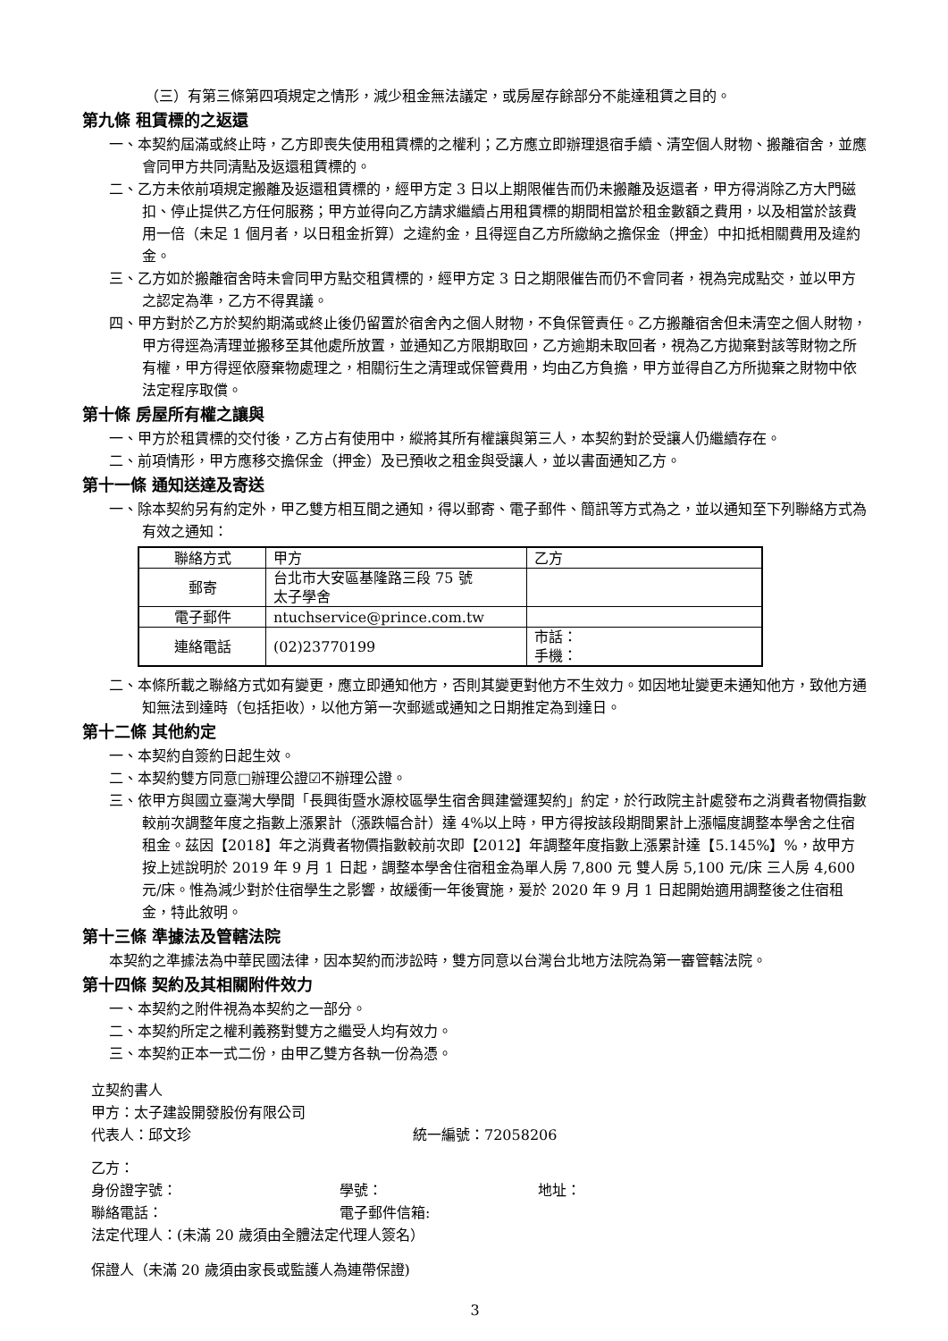（三）有第三條第四項規定之情形，減少租金無法議定，或房屋存餘部分不能達租賃之目的。
第九條 租賃標的之返還
一、本契約屆滿或終止時，乙方即喪失使用租賃標的之權利；乙方應立即辦理退宿手續、清空個人財物、搬離宿舍，並應會同甲方共同清點及返還租賃標的。
二、乙方未依前項規定搬離及返還租賃標的，經甲方定 3 日以上期限催告而仍未搬離及返還者，甲方得消除乙方大門磁扣、停止提供乙方任何服務；甲方並得向乙方請求繼續占用租賃標的期間相當於租金數額之費用，以及相當於該費用一倍（未足 1 個月者，以日租金折算）之違約金，且得逕自乙方所繳納之擔保金（押金）中扣抵相關費用及違約金。
三、乙方如於搬離宿舍時未會同甲方點交租賃標的，經甲方定 3 日之期限催告而仍不會同者，視為完成點交，並以甲方之認定為準，乙方不得異議。
四、甲方對於乙方於契約期滿或終止後仍留置於宿舍內之個人財物，不負保管責任。乙方搬離宿舍但未清空之個人財物，甲方得逕為清理並搬移至其他處所放置，並通知乙方限期取回，乙方逾期未取回者，視為乙方拋棄對該等財物之所有權，甲方得逕依廢棄物處理之，相關衍生之清理或保管費用，均由乙方負擔，甲方並得自乙方所拋棄之財物中依法定程序取償。
第十條 房屋所有權之讓與
一、甲方於租賃標的交付後，乙方占有使用中，縱將其所有權讓與第三人，本契約對於受讓人仍繼續存在。
二、前項情形，甲方應移交擔保金（押金）及已預收之租金與受讓人，並以書面通知乙方。
第十一條 通知送達及寄送
一、除本契約另有約定外，甲乙雙方相互間之通知，得以郵寄、電子郵件、簡訊等方式為之，並以通知至下列聯絡方式為有效之通知：
| 聯絡方式 | 甲方 | 乙方 |
| 郵寄 | 台北市大安區基隆路三段 75 號 太子學舍 | |
| 電子郵件 | ntuchservice@prince.com.tw | |
| 連絡電話 | (02)23770199 | 市話： 手機： |
二、本條所載之聯絡方式如有變更，應立即通知他方，否則其變更對他方不生效力。如因地址變更未通知他方，致他方通知無法到達時（包括拒收），以他方第一次郵遞或通知之日期推定為到達日。
第十二條 其他約定
一、本契約自簽約日起生效。
二、本契約雙方同意□辦理公證☑不辦理公證。
三、依甲方與國立臺灣大學間「長興街暨水源校區學生宿舍興建營運契約」約定，於行政院主計處發布之消費者物價指數較前次調整年度之指數上漲累計（漲跌幅合計）達 4%以上時，甲方得按該段期間累計上漲幅度調整本學舍之住宿租金。茲因【2018】年之消費者物價指數較前次即【2012】年調整年度指數上漲累計達【5.145%】%，故甲方按上述說明於 2019 年 9 月 1 日起，調整本學舍住宿租金為單人房 7,800 元 雙人房 5,100 元/床 三人房 4,600 元/床。惟為減少對於住宿學生之影響，故緩衝一年後實施，爰於 2020 年 9 月 1 日起開始適用調整後之住宿租金，特此敘明。
第十三條 準據法及管轄法院
本契約之準據法為中華民國法律，因本契約而涉訟時，雙方同意以台灣台北地方法院為第一審管轄法院。
第十四條 契約及其相關附件效力
一、本契約之附件視為本契約之一部分。
二、本契約所定之權利義務對雙方之繼受人均有效力。
三、本契約正本一式二份，由甲乙雙方各執一份為憑。
立契約書人
甲方：太子建設開發股份有限公司
代表人：邱文珍 統一編號：72058206
乙方：
身份證字號： 學號： 地址：
聯絡電話： 電子郵件信箱:
法定代理人：(未滿 20 歲須由全體法定代理人簽名）
保證人（未滿 20 歲須由家長或監護人為連帶保證)
3